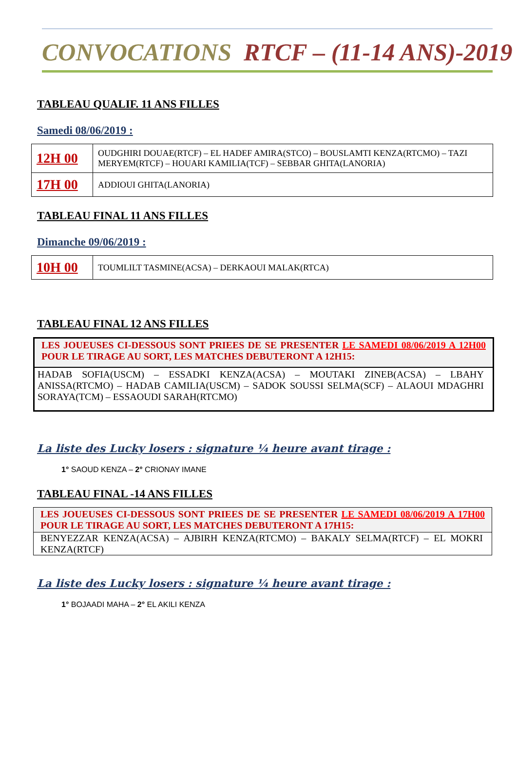CONVOCATIONS RTCF – (11-14 ANS)-2019
TABLEAU QUALIF. 11 ANS FILLES
Samedi 08/06/2019 :
| 12H 00 | OUDGHIRI DOUAE(RTCF) – EL HADEF AMIRA(STCO) – BOUSLAMTI KENZA(RTCMO) – TAZI MERYEM(RTCF) – HOUARI KAMILIA(TCF) – SEBBAR GHITA(LANORIA) |
| 17H 00 | ADDIOUI GHITA(LANORIA) |
TABLEAU FINAL 11 ANS FILLES
Dimanche 09/06/2019 :
| 10H 00 | TOUMLILT TASMINE(ACSA) – DERKAOUI MALAK(RTCA) |
TABLEAU FINAL 12 ANS FILLES
LES JOUEUSES CI-DESSOUS SONT PRIEES DE SE PRESENTER LE SAMEDI 08/06/2019 A 12H00 POUR LE TIRAGE AU SORT, LES MATCHES DEBUTERONT A 12H15:
HADAB SOFIA(USCM) – ESSADKI KENZA(ACSA) – MOUTAKI ZINEB(ACSA) – LBAHY ANISSA(RTCMO) – HADAB CAMILIA(USCM) – SADOK SOUSSI SELMA(SCF) – ALAOUI MDAGHRI SORAYA(TCM) – ESSAOUDI SARAH(RTCMO)
La liste des Lucky losers : signature ¼ heure avant tirage :
1° SAOUD KENZA – 2° CRIONAY IMANE
TABLEAU FINAL -14 ANS FILLES
LES JOUEUSES CI-DESSOUS SONT PRIEES DE SE PRESENTER LE SAMEDI 08/06/2019 A 17H00 POUR LE TIRAGE AU SORT, LES MATCHES DEBUTERONT A 17H15:
BENYEZZAR KENZA(ACSA) – AJBIRH KENZA(RTCMO) – BAKALY SELMA(RTCF) – EL MOKRI KENZA(RTCF)
La liste des Lucky losers : signature ¼ heure avant tirage :
1° BOJAADI MAHA – 2° EL AKILI KENZA